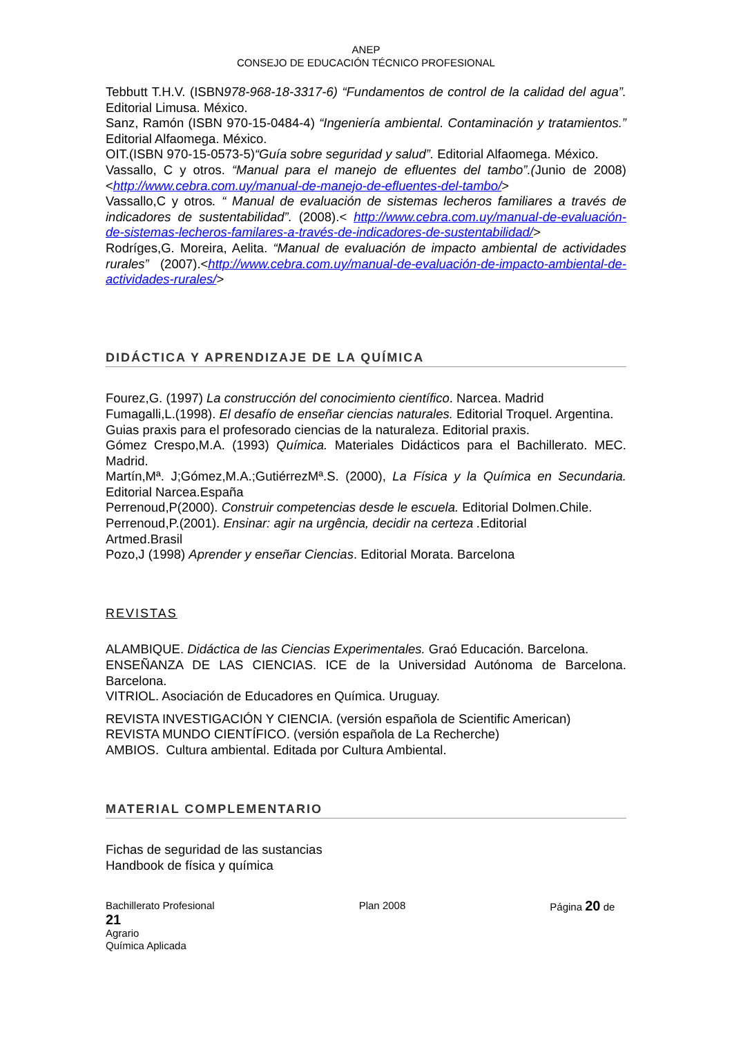ANEP
CONSEJO DE EDUCACIÓN TÉCNICO PROFESIONAL
Tebbutt T.H.V. (ISBN978-968-18-3317-6) “Fundamentos de control de la calidad del agua”. Editorial Limusa. México.
Sanz, Ramón (ISBN 970-15-0484-4) “Ingeniería ambiental. Contaminación y tratamientos.” Editorial Alfaomega. México.
OIT.(ISBN 970-15-0573-5)“Guía sobre seguridad y salud”. Editorial Alfaomega. México.
Vassallo, C y otros. “Manual para el manejo de efluentes del tambo”.(Junio de 2008)<http://www.cebra.com.uy/manual-de-manejo-de-efluentes-del-tambo/>
Vassallo,C y otros. “ Manual de evaluación de sistemas lecheros familiares a través de indicadores de sustentabilidad”. (2008).< http://www.cebra.com.uy/manual-de-evaluación-de-sistemas-lecheros-familares-a-través-de-indicadores-de-sustentabilidad/>
Rodríges,G. Moreira, Aelita. “Manual de evaluación de impacto ambiental de actividades rurales” (2007).<http://www.cebra.com.uy/manual-de-evaluación-de-impacto-ambiental-de-actividades-rurales/>
DIDÁCTICA Y APRENDIZAJE DE LA QUÍMICA
Fourez,G. (1997) La construcción del conocimiento científico. Narcea. Madrid
Fumagalli,L.(1998). El desafío de enseñar ciencias naturales. Editorial Troquel. Argentina.
Guias praxis para el profesorado ciencias de la naturaleza. Editorial praxis.
Gómez Crespo,M.A. (1993) Química. Materiales Didácticos para el Bachillerato. MEC. Madrid.
Martín,Mª. J;Gómez,M.A.;GutiérrezMª.S. (2000), La Física y la Química en Secundaria. Editorial Narcea.España
Perrenoud,P(2000). Construir competencias desde le escuela. Editorial Dolmen.Chile.
Perrenoud,P.(2001). Ensinar: agir na urgência, decidir na certeza . Editorial
Artmed.Brasil
Pozo,J (1998) Aprender y enseñar Ciencias. Editorial Morata. Barcelona
REVISTAS
ALAMBIQUE. Didáctica de las Ciencias Experimentales. Graó Educación. Barcelona.
ENSEÑANZA DE LAS CIENCIAS. ICE de la Universidad Autónoma de Barcelona. Barcelona.
VITRIOL. Asociación de Educadores en Química. Uruguay.
REVISTA INVESTIGACIÓN Y CIENCIA. (versión española de Scientific American)
REVISTA MUNDO CIENTÍFICO. (versión española de La Recherche)
AMBIOS. Cultura ambiental. Editada por Cultura Ambiental.
MATERIAL COMPLEMENTARIO
Fichas de seguridad de las sustancias
Handbook de física y química
Bachillerato Profesional Plan 2008 Página 20 de
21
Agrario
Química Aplicada